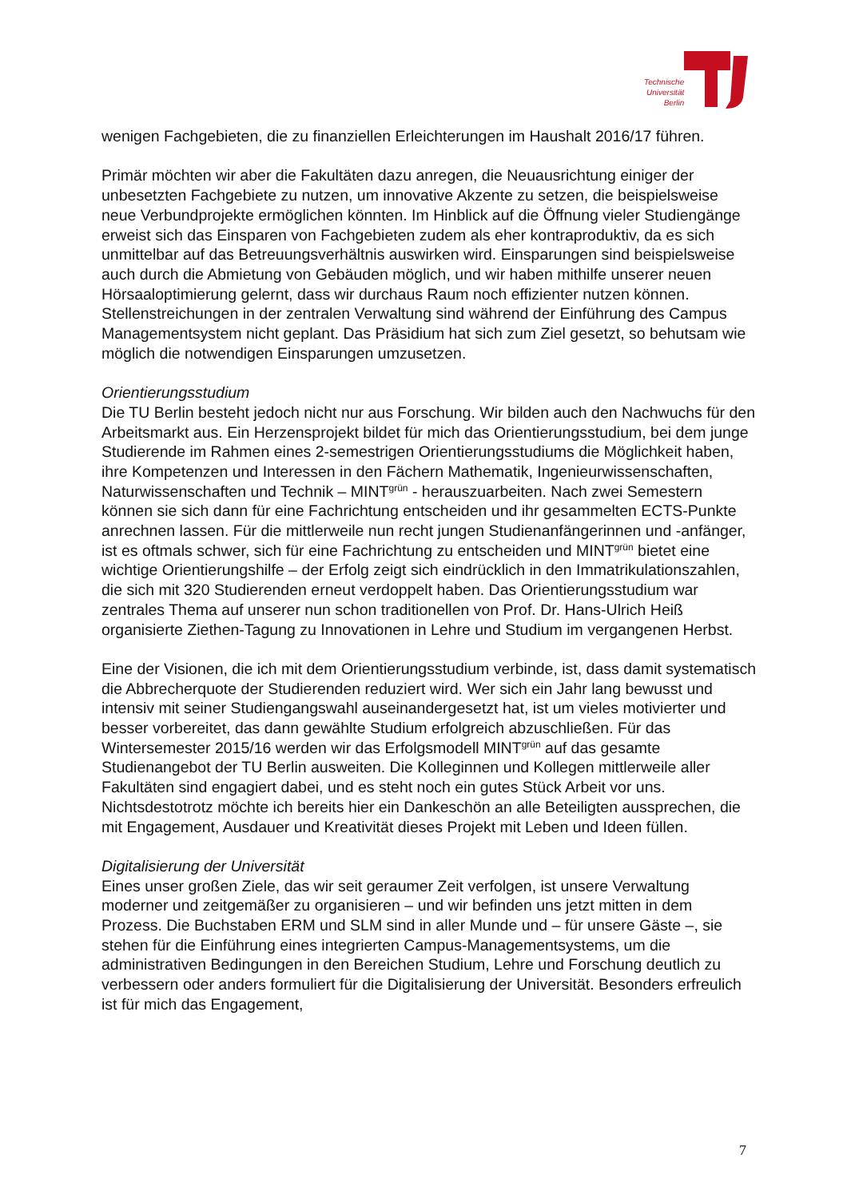Technische
Universität
Berlin
wenigen Fachgebieten, die zu finanziellen Erleichterungen im Haushalt 2016/17 führen.
Primär möchten wir aber die Fakultäten dazu anregen, die Neuausrichtung einiger der unbesetzten Fachgebiete zu nutzen, um innovative Akzente zu setzen, die beispielsweise neue Verbundprojekte ermöglichen könnten. Im Hinblick auf die Öffnung vieler Studiengänge erweist sich das Einsparen von Fachgebieten zudem als eher kontraproduktiv, da es sich unmittelbar auf das Betreuungsverhältnis auswirken wird. Einsparungen sind beispielsweise auch durch die Abmietung von Gebäuden möglich, und wir haben mithilfe unserer neuen Hörsaaloptimierung gelernt, dass wir durchaus Raum noch effizienter nutzen können. Stellenstreichungen in der zentralen Verwaltung sind während der Einführung des Campus Managementsystem nicht geplant. Das Präsidium hat sich zum Ziel gesetzt, so behutsam wie möglich die notwendigen Einsparungen umzusetzen.
Orientierungsstudium
Die TU Berlin besteht jedoch nicht nur aus Forschung. Wir bilden auch den Nachwuchs für den Arbeitsmarkt aus. Ein Herzensprojekt bildet für mich das Orientierungsstudium, bei dem junge Studierende im Rahmen eines 2-semestrigen Orientierungsstudiums die Möglichkeit haben, ihre Kompetenzen und Interessen in den Fächern Mathematik, Ingenieurwissenschaften, Naturwissenschaften und Technik – MINT<sup>grün</sup> - herauszuarbeiten. Nach zwei Semestern können sie sich dann für eine Fachrichtung entscheiden und ihr gesammelten ECTS-Punkte anrechnen lassen. Für die mittlerweile nun recht jungen Studienanfängerinnen und -anfänger, ist es oftmals schwer, sich für eine Fachrichtung zu entscheiden und MINT<sup>grün</sup> bietet eine wichtige Orientierungshilfe – der Erfolg zeigt sich eindrücklich in den Immatrikulationszahlen, die sich mit 320 Studierenden erneut verdoppelt haben. Das Orientierungsstudium war zentrales Thema auf unserer nun schon traditionellen von Prof. Dr. Hans-Ulrich Heiß organisierte Ziethen-Tagung zu Innovationen in Lehre und Studium im vergangenen Herbst.
Eine der Visionen, die ich mit dem Orientierungsstudium verbinde, ist, dass damit systematisch die Abbrecherquote der Studierenden reduziert wird. Wer sich ein Jahr lang bewusst und intensiv mit seiner Studiengangswahl auseinandergesetzt hat, ist um vieles motivierter und besser vorbereitet, das dann gewählte Studium erfolgreich abzuschließen. Für das Wintersemester 2015/16 werden wir das Erfolgsmodell MINT<sup>grün</sup> auf das gesamte Studienangebot der TU Berlin ausweiten. Die Kolleginnen und Kollegen mittlerweile aller Fakultäten sind engagiert dabei, und es steht noch ein gutes Stück Arbeit vor uns. Nichtsdestotrotz möchte ich bereits hier ein Dankeschön an alle Beteiligten aussprechen, die mit Engagement, Ausdauer und Kreativität dieses Projekt mit Leben und Ideen füllen.
Digitalisierung der Universität
Eines unser großen Ziele, das wir seit geraumer Zeit verfolgen, ist unsere Verwaltung moderner und zeitgemäßer zu organisieren – und wir befinden uns jetzt mitten in dem Prozess. Die Buchstaben ERM und SLM sind in aller Munde und – für unsere Gäste –, sie stehen für die Einführung eines integrierten Campus-Managementsystems, um die administrativen Bedingungen in den Bereichen Studium, Lehre und Forschung deutlich zu verbessern oder anders formuliert für die Digitalisierung der Universität. Besonders erfreulich ist für mich das Engagement,
7